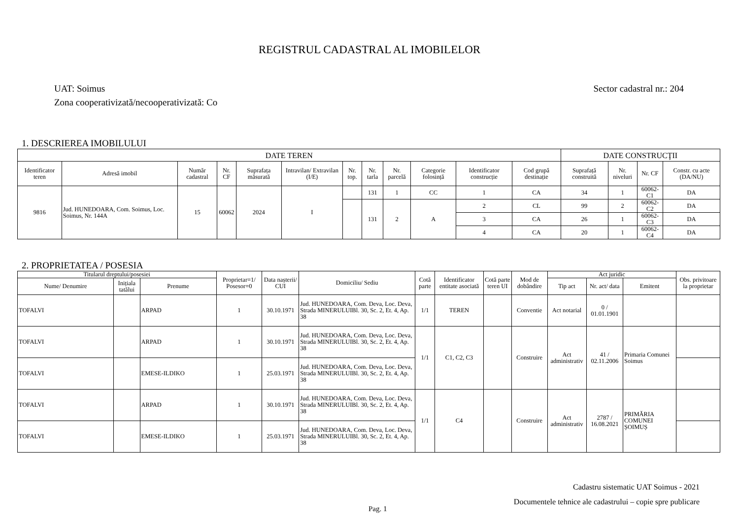REGISTRUL CADASTRAL AL IMOBILELOR
UAT: Soimus
Zona cooperativizată/necooperativizată: Co
Sector cadastral nr.: 204
1. DESCRIEREA IMOBILULUI
| DATE TEREN | | | | | | | | | | | | DATE CONSTRUCŢII | | | |
| --- | --- | --- | --- | --- | --- | --- | --- | --- | --- | --- | --- | --- | --- | --- | --- |
| Identificator teren | Adresă imobil | Număr cadastral | Nr. CF | Suprafața măsurată | Intravilan/ Extravilan (I/E) | Nr. top. | Nr. tarla | Nr. parcelă | Categorie folosință | Identificator construcție | Cod grupă destinație | Suprafață construită | Nr. niveluri | Nr. CF | Constr. cu acte (DA/NU) |
| 9816 | Jud. HUNEDOARA, Com. Soimus, Loc. Soimus, Nr. 144A | 15 | 60062 | 2024 | I | | 131 | 1 | CC | 1 | CA | 34 | 1 | 60062-C1 | DA |
| | | | | | | | 131 | 2 | A | 2 | CL | 99 | 2 | 60062-C2 | DA |
| | | | | | | | | | | 3 | CA | 26 | 1 | 60062-C3 | DA |
| | | | | | | | | | | 4 | CA | 20 | 1 | 60062-C4 | DA |
2. PROPRIETATEA / POSESIA
| Titularul dreptului/posesiei | | | Proprietar=1/ Posesor=0 | Data nașterii/ CUI | Domiciliu/ Sediu | Cotă parte | Identificator entitate asociată | Cotă parte teren UI | Mod de dobândire | Act juridic | | | Obs. privitoare la proprietar |
| --- | --- | --- | --- | --- | --- | --- | --- | --- | --- | --- | --- | --- | --- |
| Nume/ Denumire | Inițiala tatălui | Prenume | | | | | | | | Tip act | Nr. act/ data | Emitent | |
| TOFALVI | | ARPAD | 1 | 30.10.1971 | Jud. HUNEDOARA, Com. Deva, Loc. Deva, Strada MINERULUIBl. 30, Sc. 2, Et. 4, Ap. 38 | 1/1 | TEREN | | Conventie | Act notarial | 0 / 01.01.1901 | | |
| TOFALVI | | ARPAD | 1 | 30.10.1971 | Jud. HUNEDOARA, Com. Deva, Loc. Deva, Strada MINERULUIBl. 30, Sc. 2, Et. 4, Ap. 38 | 1/1 | C1, C2, C3 | | Construire | Act administrativ | 41 / 02.11.2006 | Primaria Comunei Soimus | |
| TOFALVI | | EMESE-ILDIKO | 1 | 25.03.1971 | Jud. HUNEDOARA, Com. Deva, Loc. Deva, Strada MINERULUIBl. 30, Sc. 2, Et. 4, Ap. 38 | | | | | | | | |
| TOFALVI | | ARPAD | 1 | 30.10.1971 | Jud. HUNEDOARA, Com. Deva, Loc. Deva, Strada MINERULUIBl. 30, Sc. 2, Et. 4, Ap. 38 | 1/1 | C4 | | Construire | Act administrativ | 2787 / 16.08.2021 | PRIMĂRIA COMUNEI ȘOIMUȘ | |
| TOFALVI | | EMESE-ILDIKO | 1 | 25.03.1971 | Jud. HUNEDOARA, Com. Deva, Loc. Deva, Strada MINERULUIBl. 30, Sc. 2, Et. 4, Ap. 38 | | | | | | | | |
Cadastru sistematic UAT Soimus - 2021
Documentele tehnice ale cadastrului – copie spre publicare
Pag. 1